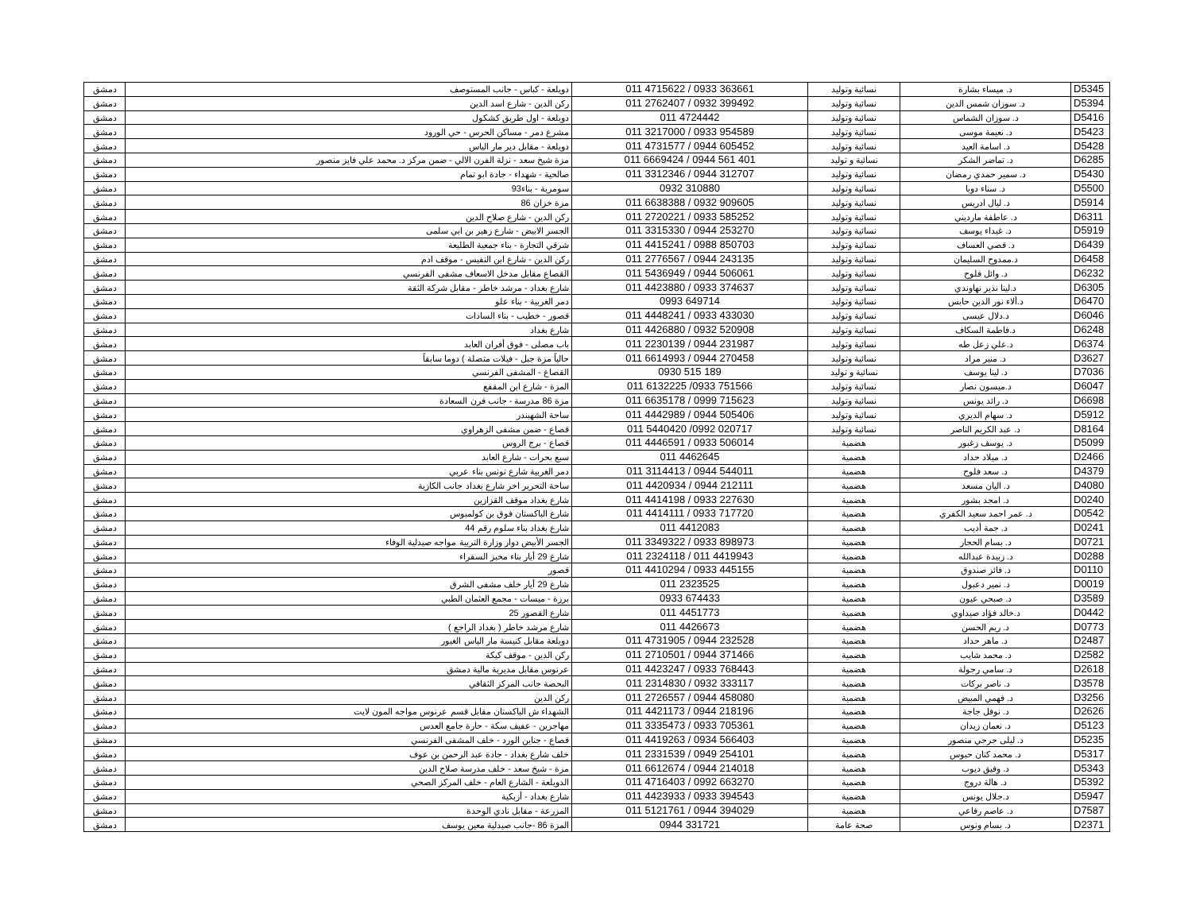| D5345 | د. ميساء بشارة | نسائية وتوليد | 011 4715622 / 0933 363661 | دويلعة - كباس - جانب المستوصف | دمشق |
| D5394 | د. سوزان شمس الدين | نسائية وتوليد | 011 2762407 / 0932 399492 | ركن الدين - شارع اسد الدين | دمشق |
| D5416 | د. سوزان الشماس | نسائية وتوليد | 011 4724442 | دويلعة - اول طريق كشكول | دمشق |
| D5423 | د. نعيمة موسى | نسائية وتوليد | 011 3217000 / 0933 954589 | مشرع دمر - مساكن الحرس - حي الورود | دمشق |
| D5428 | د. اسامة العيد | نسائية وتوليد | 011 4731577 / 0944 605452 | دويلعة - مقابل دير مار الياس | دمشق |
| D6285 | د. تماضر الشكر | نسائية و توليد | 011 6669424 / 0944 561 401 | مزة شيخ سعد - نزلة الفرن الالي - ضمن مركز د. محمد علي فايز منصور | دمشق |
| D5430 | د. سمير حمدي رمضان | نسائية وتوليد | 011 3312346 / 0944 312707 | صالحية - شهداء - جادة ابو تمام | دمشق |
| D5500 | د. سناء دوبا | نسائية وتوليد | 0932 310880 | سومرية - بناء93 | دمشق |
| D5914 | د. ليال ادريس | نسائية وتوليد | 011 6638388 / 0932 909605 | مزة خزان 86 | دمشق |
| D6311 | د. عاطفة مارديني | نسائية وتوليد | 011 2720221 / 0933 585252 | ركن الدين - شارع صلاح الدين | دمشق |
| D5919 | د. غيداء يوسف | نسائية وتوليد | 011 3315330 / 0944 253270 | الجسر الابيض - شارع زهير بن ابي سلمى | دمشق |
| D6439 | د. قصي العساف | نسائية وتوليد | 011 4415241 / 0988 850703 | شرقي التجارة - بناء جمعية الطليعة | دمشق |
| D6458 | د.ممدوح السليمان | نسائية وتوليد | 011 2776567 / 0944 243135 | ركن الدين - شارع ابن النفيس - موقف ادم | دمشق |
| D6232 | د. وائل فلوح | نسائية وتوليد | 011 5436949 / 0944 506061 | القصاع مقابل مدخل الاسعاف مشفى الفرنسي | دمشق |
| D6305 | د.لينا نذير نهاوندي | نسائية وتوليد | 011 4423880 / 0933 374637 | شارع بغداد - مرشد خاطر - مقابل شركة الثقة | دمشق |
| D6470 | د.ألاء نور الدين حابس | نسائية وتوليد | 0993 649714 | دمر الغربية - بناء علو | دمشق |
| D6046 | د.دلال عيسى | نسائية وتوليد | 011 4448241 / 0933 433030 | قصور - خطيب - بناء السادات | دمشق |
| D6248 | د.فاطمة السكاف | نسائية وتوليد | 011 4426880 / 0932 520908 | شارع بغداد | دمشق |
| D6374 | د.علي زعل طه | نسائية وتوليد | 011 2230139 / 0944 231987 | باب مصلى - فوق أفران العابد | دمشق |
| D3627 | د. منير مراد | نسائية وتوليد | 011 6614993 / 0944 270458 | حالياً مزة جبل - فيلات متصلة ) دوما سابقاً | دمشق |
| D7036 | د. لينا يوسف | نسائية و توليد | 0930 515 189 | القصاع - المشفى الفرنسي | دمشق |
| D6047 | د.ميسون نصار | نسائية وتوليد | 011 6132225 /0933 751566 | المزة - شارع ابن المقفع | دمشق |
| D6698 | د. رائد يونس | نسائية وتوليد | 011 6635178 / 0999 715623 | مزة 86 مدرسة - جانب فرن السعادة | دمشق |
| D5912 | د. سهام الديري | نسائية وتوليد | 011 4442989 / 0944 505406 | ساحة الشهبندر | دمشق |
| D8164 | د. عبد الكريم الناصر | نسائية وتوليد | 011 5440420 /0992 020717 | قصاع - ضمن مشفى الزهراوي | دمشق |
| D5099 | د. يوسف زغبور | هضمية | 011 4446591 / 0933 506014 | قصاع - برج الروس | دمشق |
| D2466 | د. ميلاد حداد | هضمية | 011 4462645 | سبع بحرات - شارع العابد | دمشق |
| D4379 | د. سعد فلوح | هضمية | 011 3114413 / 0944 544011 | دمر الغربية شارع تونس بناء عربي | دمشق |
| D4080 | د. اليان مسعد | هضمية | 011 4420934 / 0944 212111 | ساحة التحرير اخر شارع بغداد جانب الكازية | دمشق |
| D0240 | د. امجد بشور | هضمية | 011 4414198 / 0933 227630 | شارع بغداد موقف القزازين | دمشق |
| D0542 | د. عمر احمد سعيد الكفري | هضمية | 011 4414111 / 0933 717720 | شارع الباكستان فوق بن كولمبوس | دمشق |
| D0241 | د. جمة أديب | هضمية | 011 4412083 | شارع بغداد بناء سلوم رقم 44 | دمشق |
| D0721 | د. بسام الحجار | هضمية | 011 3349322 / 0933 898973 | الجسر الأبيض دوار وزارة التربية مواجه صيدلية الوفاء | دمشق |
| D0288 | د. زبيدة عبدالله | هضمية | 011 2324118 / 011 4419943 | شارع 29 أيار بناء مخبز السفراء | دمشق |
| D0110 | د. فائز صندوق | هضمية | 011 4410294 / 0933 445155 | قصور | دمشق |
| D0019 | د. نمير دعبول | هضمية | 011 2323525 | شارع 29 أيار خلف مشفى الشرق | دمشق |
| D3589 | د. صبحي عيون | هضمية | 0933 674433 | برزة - ميسات - مجمع العثمان الطبي | دمشق |
| D0442 | د.خالد فؤاد صيداوي | هضمية | 011 4451773 | شارع القصور 25 | دمشق |
| D0773 | د. ريم الحسن | هضمية | 011 4426673 | شارع مرشد خاطر ( بغداد الراجع ) | دمشق |
| D2487 | د. ماهر حداد | هضمية | 011 4731905 / 0944 232528 | دويلعة مقابل كنيسة مار الياس الغيور | دمشق |
| D2582 | د. محمد شايب | هضمية | 011 2710501 / 0944 371466 | ركن الدين - موقف كيكة | دمشق |
| D2618 | د. سامي رجولة | هضمية | 011 4423247 / 0933 768443 | عرنوس مقابل مديرية مالية دمشق | دمشق |
| D3578 | د. ناصر بركات | هضمية | 011 2314830 / 0932 333117 | البحصة جانب المركز الثقافي | دمشق |
| D3256 | د. فهمي المبيض | هضمية | 011 2726557 / 0944 458080 | ركن الدين | دمشق |
| D2626 | د. نوفل جاجة | هضمية | 011 4421173 / 0944 218196 | الشهداء ش الباكستان مقابل قسم عرنوس مواجه المون لايت | دمشق |
| D5123 | د. نعمان زيدان | هضمية | 011 3335473 / 0933 705361 | مهاجرين - عفيف سكة - حارة جامع العدس | دمشق |
| D5235 | د. ليلى جرجي منصور | هضمية | 011 4419263 / 0934 566403 | قصاع - جناين الورد - خلف المشفى الفرنسي | دمشق |
| D5317 | د. محمد كنان حبوس | هضمية | 011 2331539 / 0949 254101 | خلف شارع بغداد - جادة عبد الرحمن بن عوف | دمشق |
| D5343 | د. وفيق ديوب | هضمية | 011 6612674 / 0944 214018 | مزة - شيخ سعد - خلف مدرسة صلاح الدين | دمشق |
| D5392 | د. هالة دروج | هضمية | 011 4716403 / 0992 663270 | الدويلعة - الشارع العام - خلف المركز الصحي | دمشق |
| D5947 | د.جلال يونس | هضمية | 011 4423933 / 0933 394543 | شارع بغداد - أزبكية | دمشق |
| D7587 | د. عاصم رفاعي | هضمية | 011 5121761 / 0944 394029 | المزرعة - مقابل نادي الوحدة | دمشق |
| D2371 | د. بسام ونوس | صحة عامة | 0944 331721 | المزة 86 -جانب صيدلية معين يوسف | دمشق |